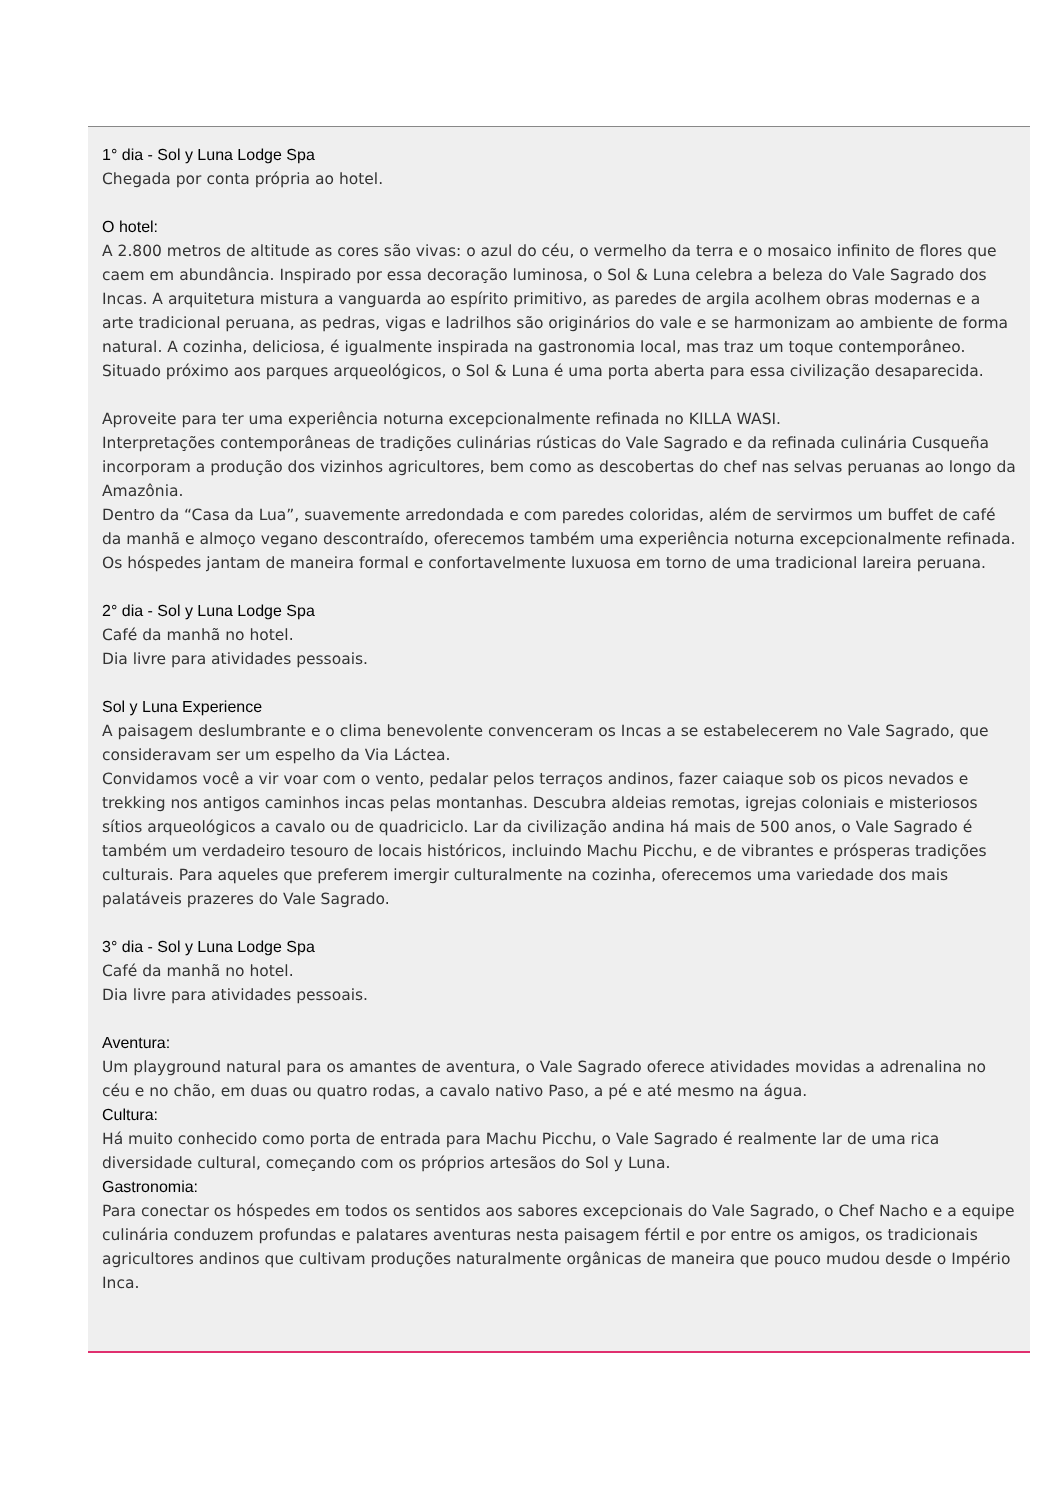1° dia - Sol y Luna Lodge Spa
Chegada por conta própria ao hotel.
O hotel:
A 2.800 metros de altitude as cores são vivas: o azul do céu, o vermelho da terra e o mosaico infinito de flores que caem em abundância. Inspirado por essa decoração luminosa, o Sol & Luna celebra a beleza do Vale Sagrado dos Incas. A arquitetura mistura a vanguarda ao espírito primitivo, as paredes de argila acolhem obras modernas e a arte tradicional peruana, as pedras, vigas e ladrilhos são originários do vale e se harmonizam ao ambiente de forma natural. A cozinha, deliciosa, é igualmente inspirada na gastronomia local, mas traz um toque contemporâneo. Situado próximo aos parques arqueológicos, o Sol & Luna é uma porta aberta para essa civilização desaparecida.
Aproveite para ter uma experiência noturna excepcionalmente refinada no KILLA WASI.
Interpretações contemporâneas de tradições culinárias rústicas do Vale Sagrado e da refinada culinária Cusqueña incorporam a produção dos vizinhos agricultores, bem como as descobertas do chef nas selvas peruanas ao longo da Amazônia.
Dentro da “Casa da Lua”, suavemente arredondada e com paredes coloridas, além de servirmos um buffet de café da manhã e almoço vegano descontraído, oferecemos também uma experiência noturna excepcionalmente refinada. Os hóspedes jantam de maneira formal e confortavelmente luxuosa em torno de uma tradicional lareira peruana.
2° dia - Sol y Luna Lodge Spa
Café da manhã no hotel.
Dia livre para atividades pessoais.
Sol y Luna Experience
A paisagem deslumbrante e o clima benevolente convenceram os Incas a se estabelecerem no Vale Sagrado, que consideravam ser um espelho da Via Láctea.
Convidamos você a vir voar com o vento, pedalar pelos terraços andinos, fazer caiaque sob os picos nevados e trekking nos antigos caminhos incas pelas montanhas. Descubra aldeias remotas, igrejas coloniais e misteriosos sítios arqueológicos a cavalo ou de quadriciclo. Lar da civilização andina há mais de 500 anos, o Vale Sagrado é também um verdadeiro tesouro de locais históricos, incluindo Machu Picchu, e de vibrantes e prósperas tradições culturais. Para aqueles que preferem imergir culturalmente na cozinha, oferecemos uma variedade dos mais palatáveis prazeres do Vale Sagrado.
3° dia - Sol y Luna Lodge Spa
Café da manhã no hotel.
Dia livre para atividades pessoais.
Aventura:
Um playground natural para os amantes de aventura, o Vale Sagrado oferece atividades movidas a adrenalina no céu e no chão, em duas ou quatro rodas, a cavalo nativo Paso, a pé e até mesmo na água.
Cultura:
Há muito conhecido como porta de entrada para Machu Picchu, o Vale Sagrado é realmente lar de uma rica diversidade cultural, começando com os próprios artesãos do Sol y Luna.
Gastronomia:
Para conectar os hóspedes em todos os sentidos aos sabores excepcionais do Vale Sagrado, o Chef Nacho e a equipe culinária conduzem profundas e palatares aventuras nesta paisagem fértil e por entre os amigos, os tradicionais agricultores andinos que cultivam produções naturalmente orgânicas de maneira que pouco mudou desde o Império Inca.